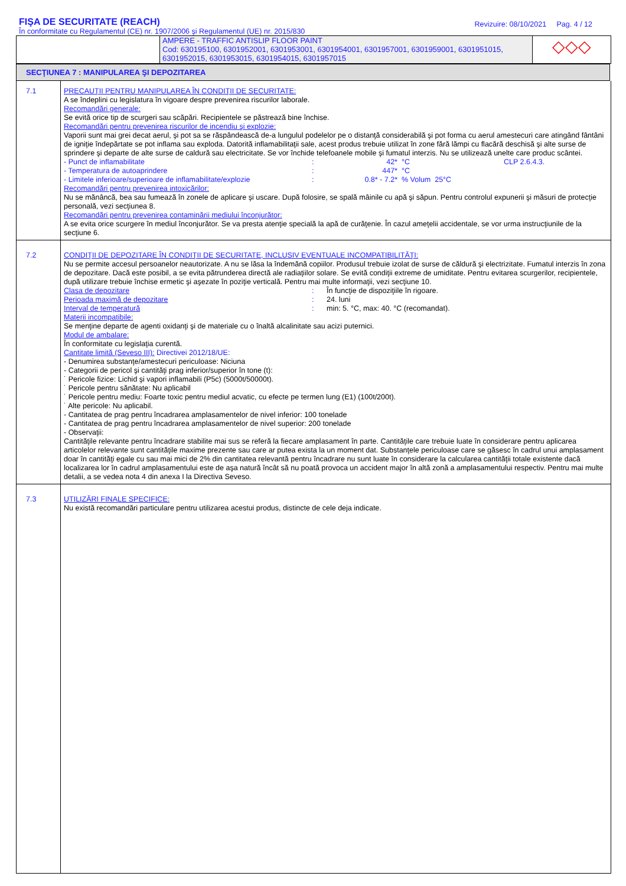FIŞA DE SECURITATE (REACH)
În conformitate cu Regulamentul (CE) nr. 1907/2006 şi Regulamentul (UE) nr. 2015/830
Revizuire: 08/10/2021 Pag. 4 / 12
| | AMPERE - TRAFFIC ANTISLIP FLOOR PAINT Cod: 630195100, 6301952001, 6301953001, 6301954001, 6301957001, 6301959001, 6301951015, 6301952015, 6301953015, 6301954015, 6301957015 | ◇◇◇ |
SECŢIUNEA 7 : MANIPULAREA ŞI DEPOZITAREA
| 7.1 | PRECAUŢII PENTRU MANIPULAREA ÎN CONDIŢII DE SECURITATE: A se îndeplini cu legislatura în vigoare despre prevenirea riscurilor laborale. Recomandări generale: Se evită orice tip de scurgeri sau scăpări. Recipientele se păstrează bine închise. Recomandări pentru prevenirea riscurilor de incendiu şi explozie: Vaporii sunt mai grei decat aerul, şi pot sa se răspândească de-a lungulul podelelor pe o distanţă considerabilă şi pot forma cu aerul amestecuri care atingând fântâni de igniţie îndepărtate se pot inflama sau exploda. Datorită inflamabilitaţii sale, acest produs trebuie utilizat în zone fără lămpi cu flacără deschisă şi alte surse de sprindere şi departe de alte surse de caldură sau electricitate. Se vor închide telefoanele mobile şi fumatul interzis. Nu se utilizează unelte care produc scântei. - Punct de inflamabilitate : 42* °C CLP 2.6.4.3. - Temperatura de autoaprindere : 447* °C - Limitele inferioare/superioare de inflamabilitate/explozie : 0.8* - 7.2* % Volum 25°C Recomandări pentru prevenirea intoxicărilor: Nu se mănâncă, bea sau fumează în zonele de aplicare şi uscare. După folosire, se spală mâinile cu apă şi săpun. Pentru controlul expunerii şi măsuri de protecţie personală, vezi secţiunea 8. Recomandări pentru prevenirea contaminării mediului înconjurător: A se evita orice scurgere în mediul înconjurător. Se va presta atenţie specială la apă de curăţenie. În cazul ameţelii accidentale, se vor urma instrucţiunile de la secţiune 6. |
| 7.2 | CONDIŢII DE DEPOZITARE ÎN CONDIŢII DE SECURITATE, INCLUSIV EVENTUALE INCOMPATIBILITĂŢI: Nu se permite accesul persoanelor neautorizate. A nu se lăsa la îndemănă copiilor. Produsul trebuie izolat de surse de căldură şi electrizitate. Fumatul interzis în zona de depozitare. Dacă este posibil, a se evita pătrunderea directă ale radiaţiilor solare. Se evită condiţii extreme de umiditate. Pentru evitarea scurgerilor, recipientele, după utilizare trebuie închise ermetic şi aşezate în poziţie verticală. Pentru mai multe informaţii, vezi secţiune 10. Clasa de depozitare : În funcţie de dispoziţiile în rigoare. Perioada maximă de depozitare : 24. luni Interval de temperatură : min: 5. °C, max: 40. °C (recomandat). Materii incompatibile: Se menţine departe de agenti oxidanţi şi de materiale cu o înaltă alcalinitate sau acizi puternici. Modul de ambalare: În conformitate cu legislaţia curentă. Cantitate limită (Seveso III): Directivei 2012/18/UE: - Denumirea substanţe/amestecuri periculoase: Niciuna - Categorii de pericol şi cantităţi prag inferior/superior în tone (t): ˙ Pericole fizice: Lichid şi vapori inflamabili (P5c) (5000t/50000t). ˙ Pericole pentru sănătate: Nu aplicabil ˙ Pericole pentru mediu: Foarte toxic pentru mediul acvatic, cu efecte pe termen lung (E1) (100t/200t). ˙ Alte pericole: Nu aplicabil. - Cantitatea de prag pentru încadrarea amplasamentelor de nivel inferior: 100 tonelade - Cantitatea de prag pentru încadrarea amplasamentelor de nivel superior: 200 tonelade - Observaţii: Cantităţile relevante pentru încadrare stabilite mai sus se referă la fiecare amplasament în parte. Cantităţile care trebuie luate în considerare pentru aplicarea articolelor relevante sunt cantităţile maxime prezente sau care ar putea exista la un moment dat. Substanţele periculoase care se găsesc în cadrul unui amplasament doar în cantităţi egale cu sau mai mici de 2% din cantitatea relevantă pentru încadrare nu sunt luate în considerare la calcularea cantităţii totale existente dacă localizarea lor în cadrul amplasamentului este de aşa natură încât să nu poată provoca un accident major în altă zonă a amplasamentului respectiv. Pentru mai multe detalii, a se vedea nota 4 din anexa I la Directiva Seveso. |
| 7.3 | UTILIZĂRI FINALE SPECIFICE: Nu există recomandări particulare pentru utilizarea acestui produs, distincte de cele deja indicate. |